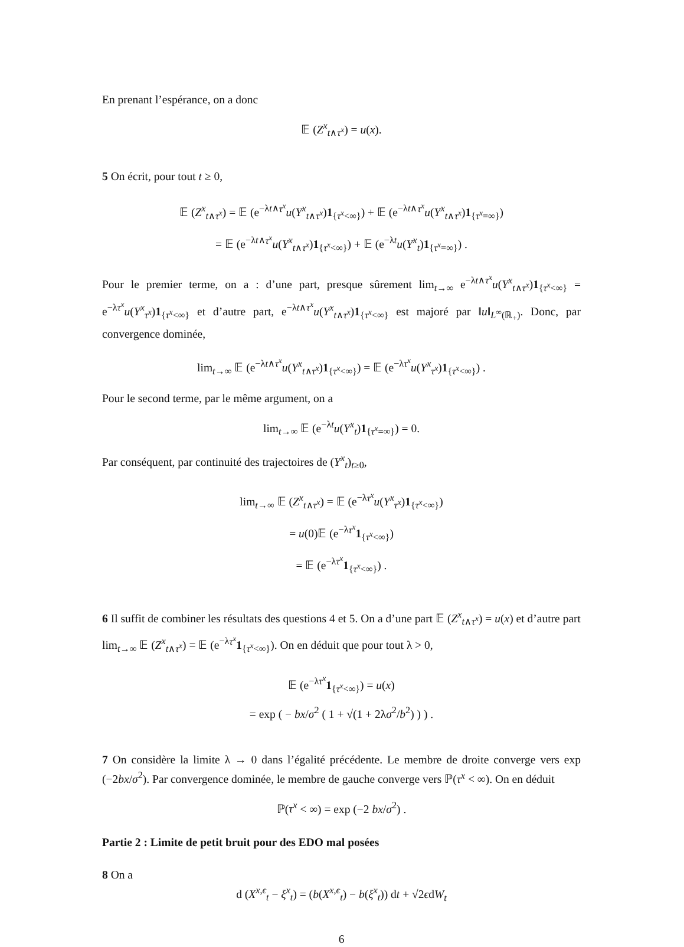En prenant l’espérance, on a donc
𝔼 (Z<sup>x</sup><sub>t∧τ<sup>x</sup></sub>) = u(x).
5 On écrit, pour tout t ≥ 0,
𝔼 (Z<sup>x</sup><sub>t∧τ<sup>x</sup></sub>) = 𝔼 (e<sup>−λt∧τ<sup>x</sup></sup>u(Y<sup>x</sup><sub>t∧τ<sup>x</sup></sub>)1<sub>{τ<sup>x</sup><∞}</sub>) + 𝔼 (e<sup>−λt∧τ<sup>x</sup></sup>u(Y<sup>x</sup><sub>t∧τ<sup>x</sup></sub>)1<sub>{τ<sup>x</sup>=∞}</sub>)
= 𝔼 (e<sup>−λt∧τ<sup>x</sup></sup>u(Y<sup>x</sup><sub>t∧τ<sup>x</sup></sub>)1<sub>{τ<sup>x</sup><∞}</sub>) + 𝔼 (e<sup>−λt</sup>u(Y<sup>x</sup><sub>t</sub>)1<sub>{τ<sup>x</sup>=∞}</sub>) .
Pour le premier terme, on a : d’une part, presque sûrement lim<sub>t→∞</sub> e<sup>−λt∧τ<sup>x</sup></sup>u(Y<sup>x</sup><sub>t∧τ<sup>x</sup></sub>)1<sub>{τ<sup>x</sup><∞}</sub> = e<sup>−λτ<sup>x</sup></sup>u(Y<sup>x</sup><sub>τ<sup>x</sup></sub>)1<sub>{τ<sup>x</sup><∞}</sub> et d’autre part, e<sup>−λt∧τ<sup>x</sup></sup>u(Y<sup>x</sup><sub>t∧τ<sup>x</sup></sub>)1<sub>{τ<sup>x</sup><∞}</sub> est majoré par ‖u‖<sub>L<sup>∞</sup>(ℝ<sub>+</sub>)</sub>. Donc, par convergence dominée,
lim<sub>t→∞</sub> 𝔼 (e<sup>−λt∧τ<sup>x</sup></sup>u(Y<sup>x</sup><sub>t∧τ<sup>x</sup></sub>)1<sub>{τ<sup>x</sup><∞}</sub>) = 𝔼 (e<sup>−λτ<sup>x</sup></sup>u(Y<sup>x</sup><sub>τ<sup>x</sup></sub>)1<sub>{τ<sup>x</sup><∞}</sub>) .
Pour le second terme, par le même argument, on a
lim<sub>t→∞</sub> 𝔼 (e<sup>−λt</sup>u(Y<sup>x</sup><sub>t</sub>)1<sub>{τ<sup>x</sup>=∞}</sub>) = 0.
Par conséquent, par continuité des trajectoires de (Y<sup>x</sup><sub>t</sub>)<sub>t≥0</sub>,
lim<sub>t→∞</sub> 𝔼 (Z<sup>x</sup><sub>t∧τ<sup>x</sup></sub>) = 𝔼 (e<sup>−λτ<sup>x</sup></sup>u(Y<sup>x</sup><sub>τ<sup>x</sup></sub>)1<sub>{τ<sup>x</sup><∞}</sub>)
= u(0)𝔼 (e<sup>−λτ<sup>x</sup></sup>1<sub>{τ<sup>x</sup><∞}</sub>)
= 𝔼 (e<sup>−λτ<sup>x</sup></sup>1<sub>{τ<sup>x</sup><∞}</sub>) .
6 Il suffit de combiner les résultats des questions 4 et 5. On a d’une part 𝔼 (Z<sup>x</sup><sub>t∧τ<sup>x</sup></sub>) = u(x) et d’autre part lim<sub>t→∞</sub> 𝔼 (Z<sup>x</sup><sub>t∧τ<sup>x</sup></sub>) = 𝔼 (e<sup>−λτ<sup>x</sup></sup>1<sub>{τ<sup>x</sup><∞}</sub>). On en déduit que pour tout λ > 0,
𝔼 (e<sup>−λτ<sup>x</sup></sup>1<sub>{τ<sup>x</sup><∞}</sub>) = u(x)
= exp ( − bx/σ<sup>2</sup> ( 1 + √(1 + 2λσ<sup>2</sup>/b<sup>2</sup>) ) ) .
7 On considère la limite λ → 0 dans l’égalité précédente. Le membre de droite converge vers exp (−2bx/σ<sup>2</sup>). Par convergence dominée, le membre de gauche converge vers ℙ(τ<sup>x</sup> < ∞). On en déduit
ℙ(τ<sup>x</sup> < ∞) = exp (−2 bx/σ<sup>2</sup>) .
Partie 2 : Limite de petit bruit pour des EDO mal posées
8 On a
d (X<sup>x,ϵ</sup><sub>t</sub> − ξ<sup>x</sup><sub>t</sub>) = (b(X<sup>x,ϵ</sup><sub>t</sub>) − b(ξ<sup>x</sup><sub>t</sub>)) dt + √2ϵdW<sub>t</sub>
6